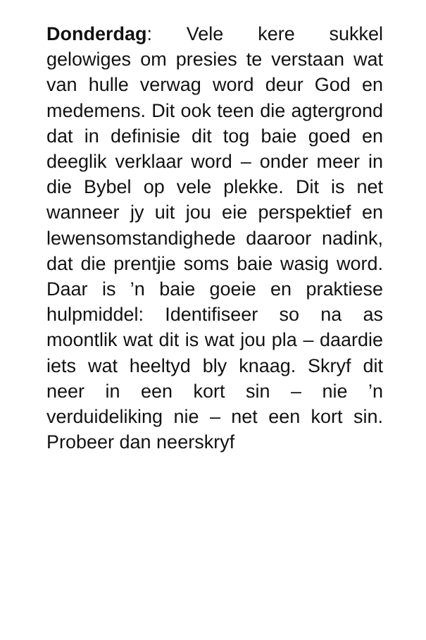Donderdag: Vele kere sukkel gelowiges om presies te verstaan wat van hulle verwag word deur God en medemens. Dit ook teen die agtergrond dat in definisie dit tog baie goed en deeglik verklaar word – onder meer in die Bybel op vele plekke. Dit is net wanneer jy uit jou eie perspektief en lewensomstandighede daaroor nadink, dat die prentjie soms baie wasig word. Daar is ’n baie goeie en praktiese hulpmiddel: Identifiseer so na as moontlik wat dit is wat jou pla – daardie iets wat heeltyd bly knaag. Skryf dit neer in een kort sin – nie ’n verduideliking nie – net een kort sin. Probeer dan neerskryf